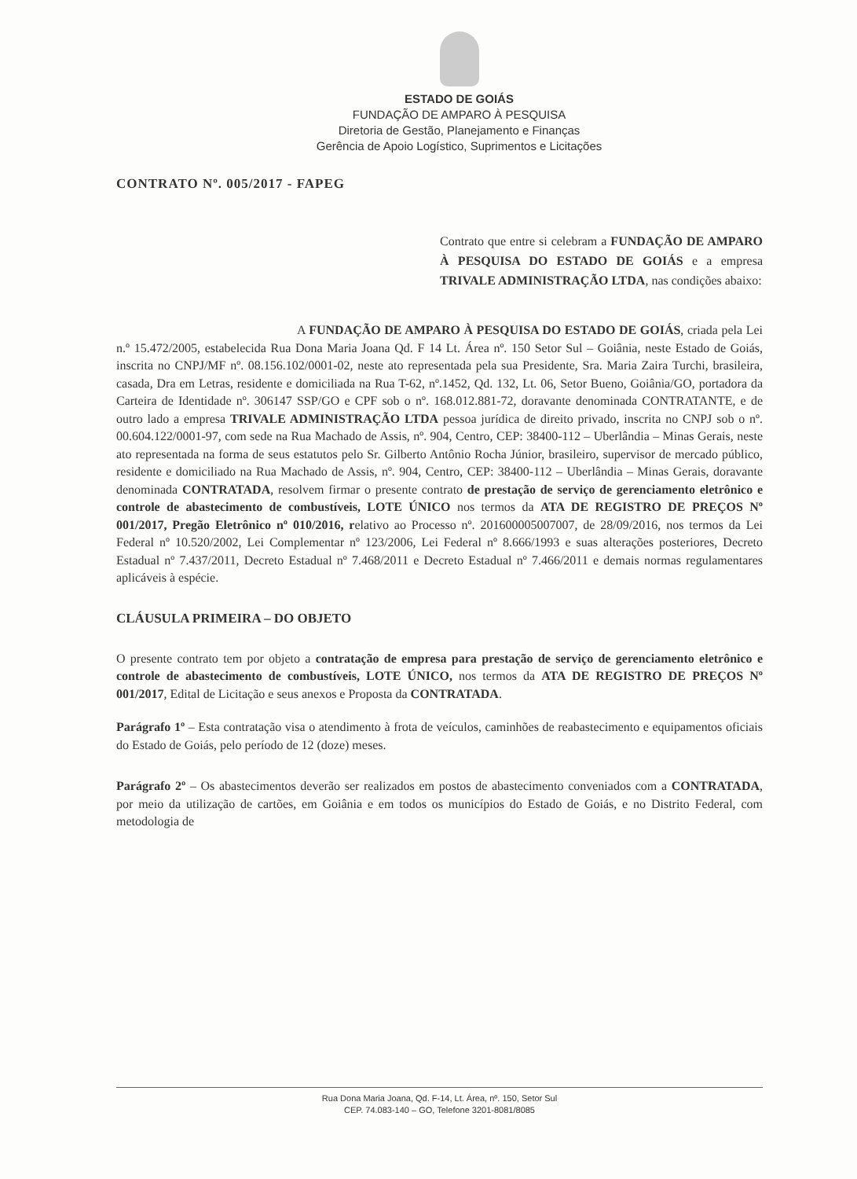ESTADO DE GOIÁS
FUNDAÇÃO DE AMPARO À PESQUISA
Diretoria de Gestão, Planejamento e Finanças
Gerência de Apoio Logístico, Suprimentos e Licitações
CONTRATO Nº. 005/2017 - FAPEG
Contrato que entre si celebram a FUNDAÇÃO DE AMPARO À PESQUISA DO ESTADO DE GOIÁS e a empresa TRIVALE ADMINISTRAÇÃO LTDA, nas condições abaixo:
A FUNDAÇÃO DE AMPARO À PESQUISA DO ESTADO DE GOIÁS, criada pela Lei n.º 15.472/2005, estabelecida Rua Dona Maria Joana Qd. F 14 Lt. Área nº. 150 Setor Sul – Goiânia, neste Estado de Goiás, inscrita no CNPJ/MF nº. 08.156.102/0001-02, neste ato representada pela sua Presidente, Sra. Maria Zaira Turchi, brasileira, casada, Dra em Letras, residente e domiciliada na Rua T-62, nº.1452, Qd. 132, Lt. 06, Setor Bueno, Goiânia/GO, portadora da Carteira de Identidade nº. 306147 SSP/GO e CPF sob o nº. 168.012.881-72, doravante denominada CONTRATANTE, e de outro lado a empresa TRIVALE ADMINISTRAÇÃO LTDA pessoa jurídica de direito privado, inscrita no CNPJ sob o nº. 00.604.122/0001-97, com sede na Rua Machado de Assis, nº. 904, Centro, CEP: 38400-112 – Uberlândia – Minas Gerais, neste ato representada na forma de seus estatutos pelo Sr. Gilberto Antônio Rocha Júnior, brasileiro, supervisor de mercado público, residente e domiciliado na Rua Machado de Assis, nº. 904, Centro, CEP: 38400-112 – Uberlândia – Minas Gerais, doravante denominada CONTRATADA, resolvem firmar o presente contrato de prestação de serviço de gerenciamento eletrônico e controle de abastecimento de combustíveis, LOTE ÚNICO nos termos da ATA DE REGISTRO DE PREÇOS Nº 001/2017, Pregão Eletrônico nº 010/2016, relativo ao Processo nº. 201600005007007, de 28/09/2016, nos termos da Lei Federal nº 10.520/2002, Lei Complementar nº 123/2006, Lei Federal nº 8.666/1993 e suas alterações posteriores, Decreto Estadual nº 7.437/2011, Decreto Estadual nº 7.468/2011 e Decreto Estadual nº 7.466/2011 e demais normas regulamentares aplicáveis à espécie.
CLÁUSULA PRIMEIRA – DO OBJETO
O presente contrato tem por objeto a contratação de empresa para prestação de serviço de gerenciamento eletrônico e controle de abastecimento de combustíveis, LOTE ÚNICO, nos termos da ATA DE REGISTRO DE PREÇOS Nº 001/2017, Edital de Licitação e seus anexos e Proposta da CONTRATADA.
Parágrafo 1º – Esta contratação visa o atendimento à frota de veículos, caminhões de reabastecimento e equipamentos oficiais do Estado de Goiás, pelo período de 12 (doze) meses.
Parágrafo 2º – Os abastecimentos deverão ser realizados em postos de abastecimento conveniados com a CONTRATADA, por meio da utilização de cartões, em Goiânia e em todos os municípios do Estado de Goiás, e no Distrito Federal, com metodologia de
Rua Dona Maria Joana, Qd. F-14, Lt. Área, nº. 150, Setor Sul
CEP. 74.083-140 – GO, Telefone 3201-8081/8085